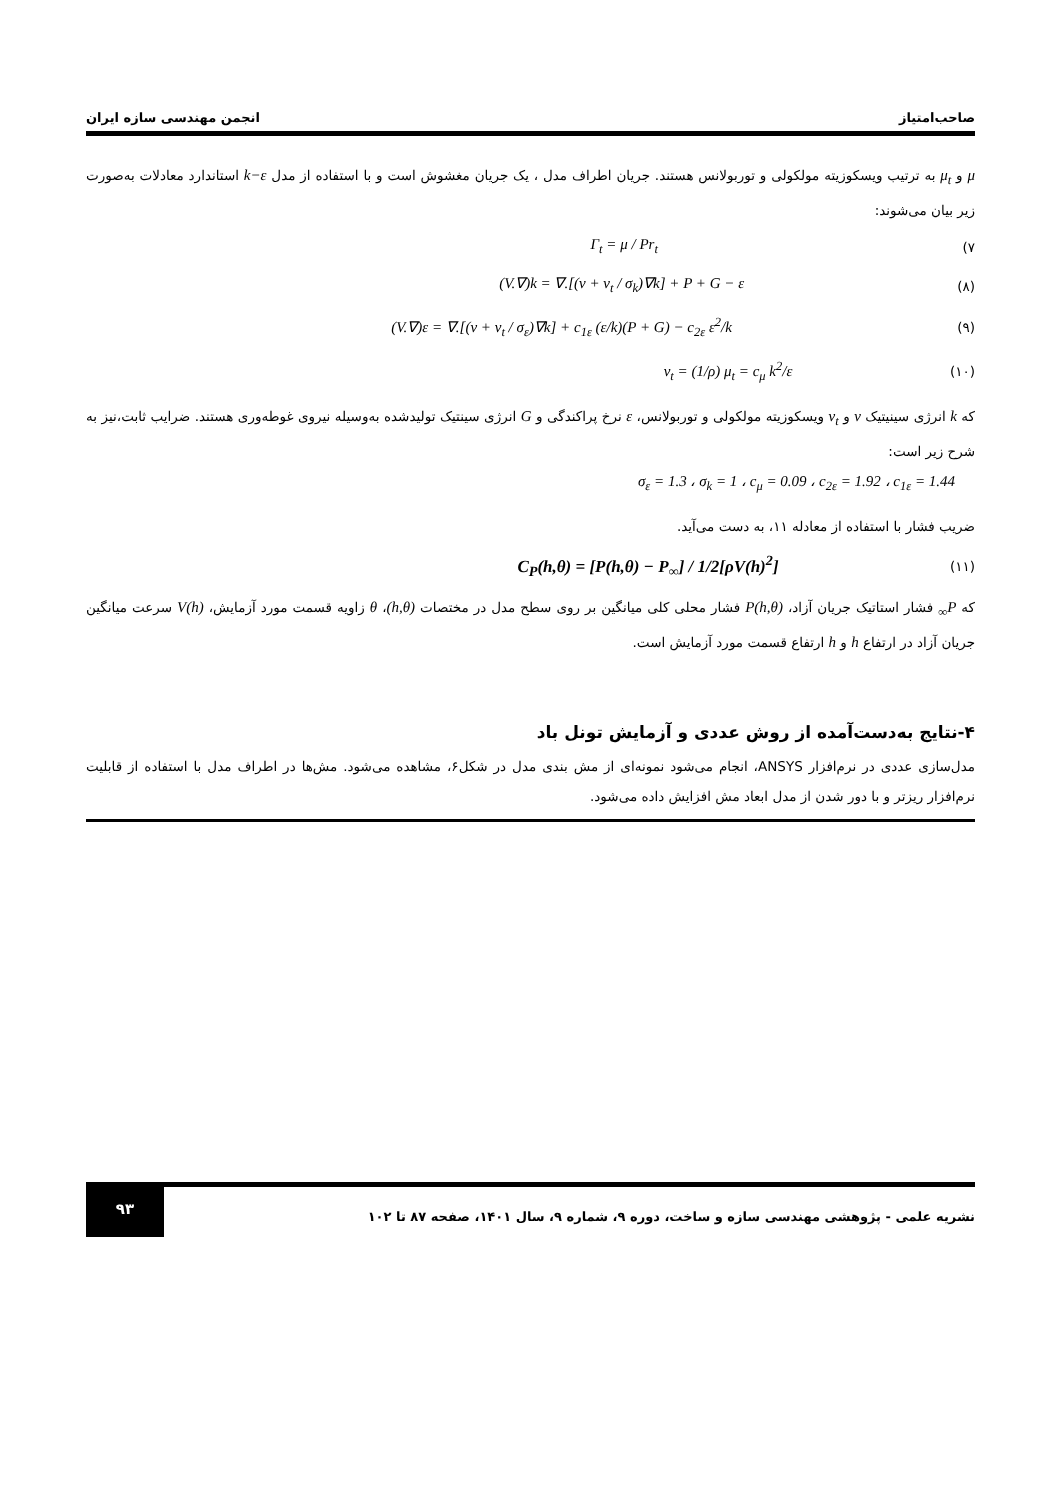صاحب‌امتیاز انجمن مهندسی سازه ایران
μ و μ<sub>t</sub> به ترتیب ویسکوزیته مولکولی و توربولانس هستند. جریان اطراف مدل ، یک جریان مغشوش است و با استفاده از مدل k−ε استاندارد معادلات به‌صورت زیر بیان می‌شوند:
(۷ Γ<sub>t</sub> = μ / Pr<sub>t</sub>
(۸) (V.∇)k = ∇.[(ν + ν<sub>t</sub> / σ<sub>k</sub>)∇k] + P + G − ε
(۹) (V.∇)ε = ∇.[(ν + ν<sub>t</sub> / σ<sub>ε</sub>)∇k] + c<sub>1ε</sub> (ε/k)(P + G) − c<sub>2ε</sub> ε<sup>2</sup>/k
(۱۰) ν<sub>t</sub> = (1/ρ) μ<sub>t</sub> = c<sub>μ</sub> k<sup>2</sup>/ε
که k انرژی سینیتیک ν و ν<sub>t</sub> ویسکوزیته مولکولی و توربولانس، ε نرخ پراکندگی و G انرژی سینتیک تولیدشده به‌وسیله نیروی غوطه‌وری هستند. ضرایب ثابت،نیز به شرح زیر است:
σ<sub>ε</sub> = 1.3 ، σ<sub>k</sub> = 1 ، c<sub>μ</sub> = 0.09 ، c<sub>2ε</sub> = 1.92 ، c<sub>1ε</sub> = 1.44
ضریب فشار با استفاده از معادله ۱۱، به دست می‌آید.
(۱۱) C<sub>P</sub>(h,θ) = [P(h,θ) − P<sub>∞</sub>] / 1/2[ρV(h)<sup>2</sup>]
که P<sub>∞</sub> فشار استاتیک جریان آزاد، P(h,θ) فشار محلی کلی میانگین بر روی سطح مدل در مختصات (h,θ)، θ زاویه قسمت مورد آزمایش، V(h) سرعت میانگین جریان آزاد در ارتفاع h و h ارتفاع قسمت مورد آزمایش است.
۴-نتایج به‌دست‌آمده از روش عددی و آزمایش تونل باد
مدل‌سازی عددی در نرم‌افزار ANSYS، انجام می‌شود نمونه‌ای از مش بندی مدل در شکل۶، مشاهده می‌شود. مش‌ها در اطراف مدل با استفاده از قابلیت نرم‌افزار ریزتر و با دور شدن از مدل ابعاد مش افزایش داده می‌شود.
نشریه علمی - پژوهشی مهندسی سازه و ساخت، دوره ۹، شماره ۹، سال ۱۴۰۱، صفحه ۸۷ تا ۱۰۲ ۹۳